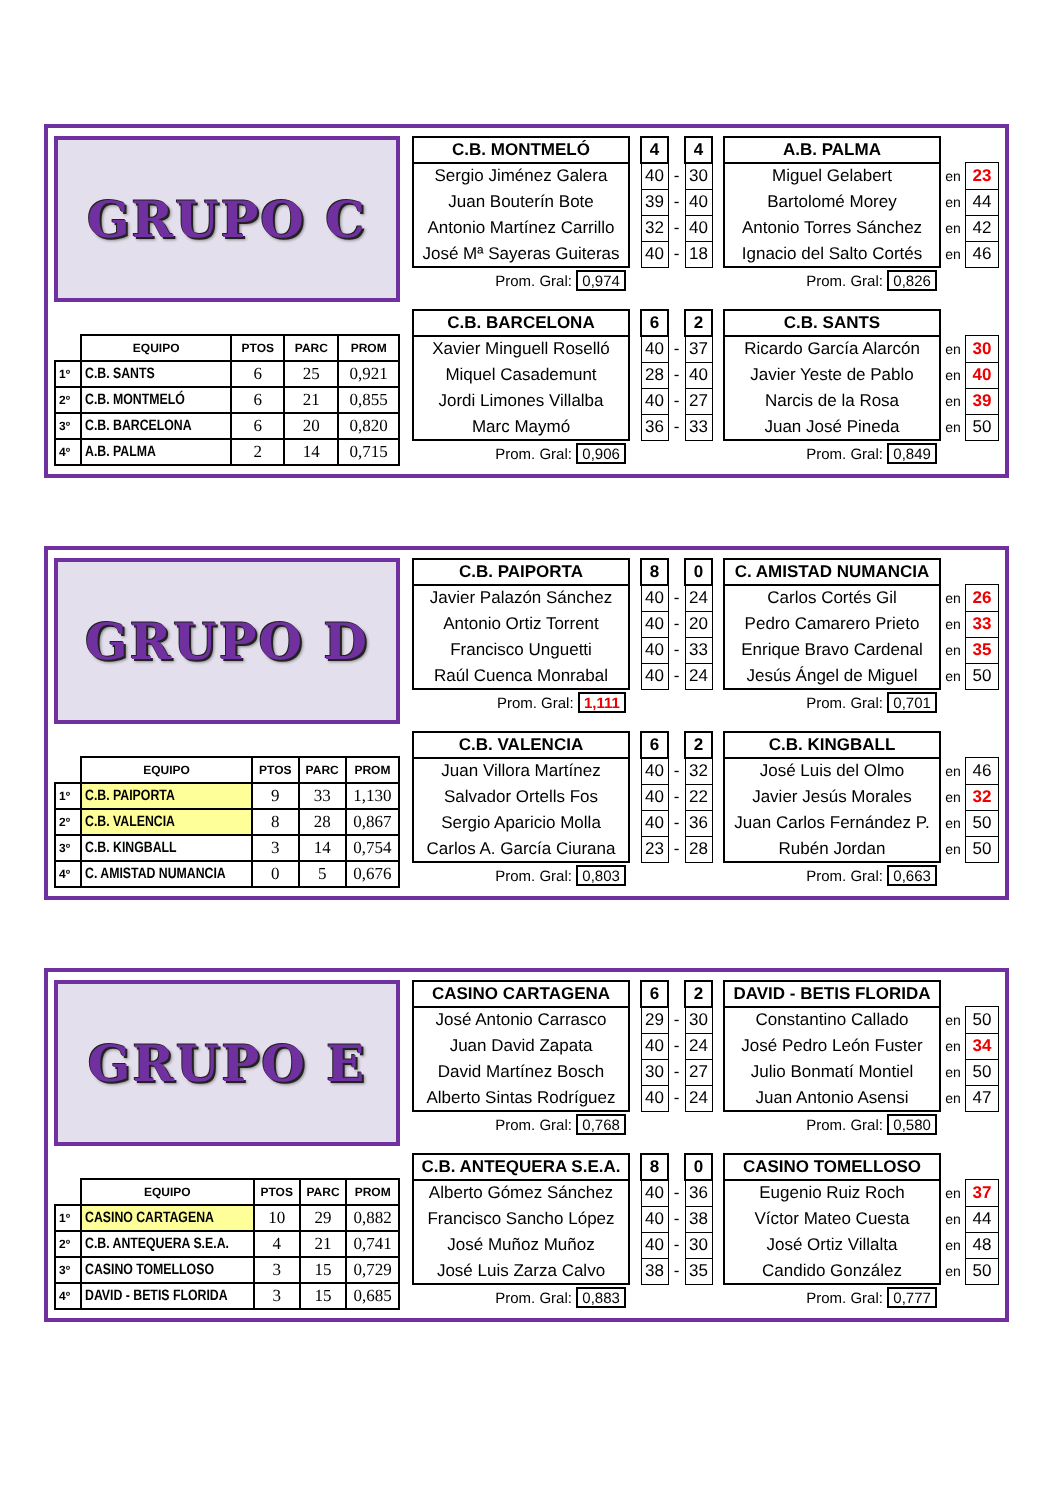GRUPO C
| | EQUIPO | PTOS | PARC | PROM |
| --- | --- | --- | --- | --- |
| 1º | C.B. SANTS | 6 | 25 | 0,921 |
| 2º | C.B. MONTMELÓ | 6 | 21 | 0,855 |
| 3º | C.B. BARCELONA | 6 | 20 | 0,820 |
| 4º | A.B. PALMA | 2 | 14 | 0,715 |
| C.B. MONTMELÓ | | 4 | | 4 | | A.B. PALMA | | |
| Sergio Jiménez Galera | | 40 | - | 30 | | Miguel Gelabert | en | 23 |
| Juan Bouterín Bote | | 39 | - | 40 | | Bartolomé Morey | en | 44 |
| Antonio Martínez Carrillo | | 32 | - | 40 | | Antonio Torres Sánchez | en | 42 |
| José Mª Sayeras Guiteras | | 40 | - | 18 | | Ignacio del Salto Cortés | en | 46 |
| Prom. Gral: 0,974 | | | | | | Prom. Gral: 0,826 | | |
| C.B. BARCELONA | | 6 | | 2 | | C.B. SANTS | | |
| Xavier Minguell Roselló | | 40 | - | 37 | | Ricardo García Alarcón | en | 30 |
| Miquel Casademunt | | 28 | - | 40 | | Javier Yeste de Pablo | en | 40 |
| Jordi Limones Villalba | | 40 | - | 27 | | Narcis de la Rosa | en | 39 |
| Marc Maymó | | 36 | - | 33 | | Juan José Pineda | en | 50 |
| Prom. Gral: 0,906 | | | | | | Prom. Gral: 0,849 | | |
GRUPO D
| | EQUIPO | PTOS | PARC | PROM |
| --- | --- | --- | --- | --- |
| 1º | C.B. PAIPORTA | 9 | 33 | 1,130 |
| 2º | C.B. VALENCIA | 8 | 28 | 0,867 |
| 3º | C.B. KINGBALL | 3 | 14 | 0,754 |
| 4º | C. AMISTAD NUMANCIA | 0 | 5 | 0,676 |
| C.B. PAIPORTA | | 8 | | 0 | | C. AMISTAD NUMANCIA | | |
| Javier Palazón Sánchez | | 40 | - | 24 | | Carlos Cortés Gil | en | 26 |
| Antonio Ortiz Torrent | | 40 | - | 20 | | Pedro Camarero Prieto | en | 33 |
| Francisco Unguetti | | 40 | - | 33 | | Enrique Bravo Cardenal | en | 35 |
| Raúl Cuenca Monrabal | | 40 | - | 24 | | Jesús Ángel de Miguel | en | 50 |
| Prom. Gral: 1,111 | | | | | | Prom. Gral: 0,701 | | |
| C.B. VALENCIA | | 6 | | 2 | | C.B. KINGBALL | | |
| Juan Villora Martínez | | 40 | - | 32 | | José Luis del Olmo | en | 46 |
| Salvador Ortells Fos | | 40 | - | 22 | | Javier Jesús Morales | en | 32 |
| Sergio Aparicio Molla | | 40 | - | 36 | | Juan Carlos Fernández P. | en | 50 |
| Carlos A. García Ciurana | | 23 | - | 28 | | Rubén Jordan | en | 50 |
| Prom. Gral: 0,803 | | | | | | Prom. Gral: 0,663 | | |
GRUPO E
| | EQUIPO | PTOS | PARC | PROM |
| --- | --- | --- | --- | --- |
| 1º | CASINO CARTAGENA | 10 | 29 | 0,882 |
| 2º | C.B. ANTEQUERA S.E.A. | 4 | 21 | 0,741 |
| 3º | CASINO TOMELLOSO | 3 | 15 | 0,729 |
| 4º | DAVID - BETIS FLORIDA | 3 | 15 | 0,685 |
| CASINO CARTAGENA | | 6 | | 2 | | DAVID - BETIS FLORIDA | | |
| José Antonio Carrasco | | 29 | - | 30 | | Constantino Callado | en | 50 |
| Juan David Zapata | | 40 | - | 24 | | José Pedro León Fuster | en | 34 |
| David Martínez Bosch | | 30 | - | 27 | | Julio Bonmatí Montiel | en | 50 |
| Alberto Sintas Rodríguez | | 40 | - | 24 | | Juan Antonio Asensi | en | 47 |
| Prom. Gral: 0,768 | | | | | | Prom. Gral: 0,580 | | |
| C.B. ANTEQUERA S.E.A. | | 8 | | 0 | | CASINO TOMELLOSO | | |
| Alberto Gómez Sánchez | | 40 | - | 36 | | Eugenio Ruiz Roch | en | 37 |
| Francisco Sancho López | | 40 | - | 38 | | Víctor Mateo Cuesta | en | 44 |
| José Muñoz Muñoz | | 40 | - | 30 | | José Ortiz Villalta | en | 48 |
| José Luis Zarza Calvo | | 38 | - | 35 | | Candido González | en | 50 |
| Prom. Gral: 0,883 | | | | | | Prom. Gral: 0,777 | | |